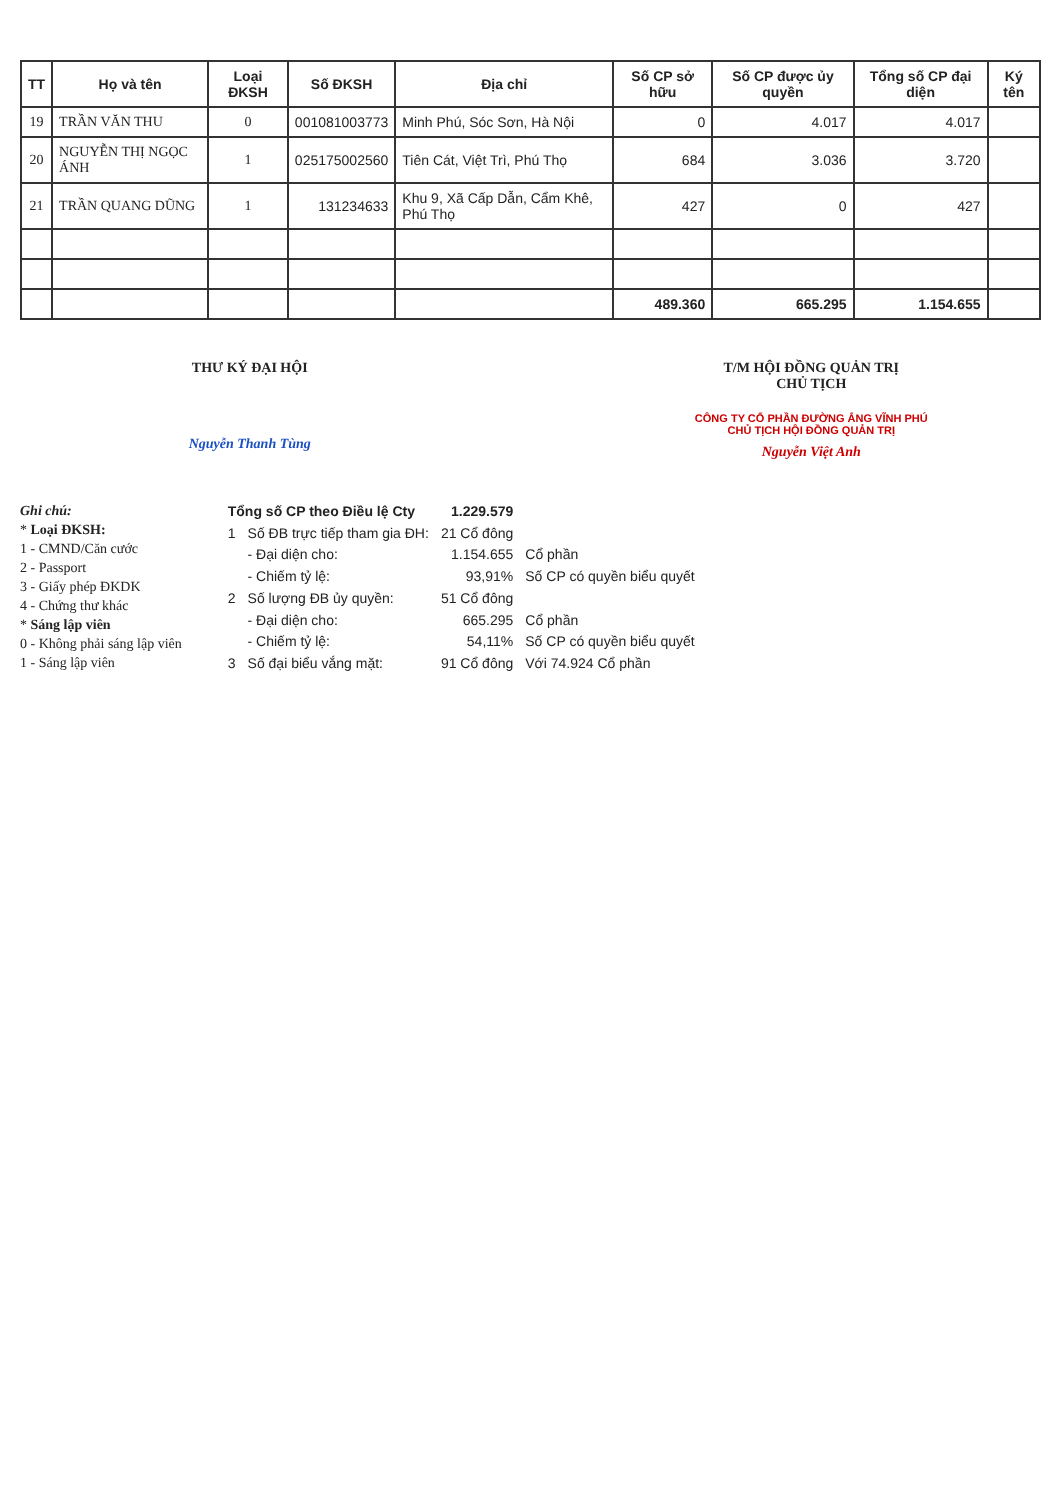| TT | Họ và tên | Loại ĐKSH | Số ĐKSH | Địa chỉ | Số CP sở hữu | Số CP được ủy quyền | Tổng số CP đại diện | Ký tên |
| --- | --- | --- | --- | --- | --- | --- | --- | --- |
| 19 | TRẦN VĂN THU | 0 | 001081003773 | Minh Phú, Sóc Sơn, Hà Nội | 0 | 4.017 | 4.017 | |
| 20 | NGUYỄN THỊ NGỌC ÁNH | 1 | 025175002560 | Tiên Cát, Việt Trì, Phú Thọ | 684 | 3.036 | 3.720 | |
| 21 | TRẦN QUANG DŨNG | 1 | 131234633 | Khu 9, Xã Cấp Dẫn, Cẩm Khê, Phú Thọ | 427 | 0 | 427 | |
| | | | | | 489.360 | 665.295 | 1.154.655 | |
THƯ KÝ ĐẠI HỘI
Nguyễn Thanh Tùng
T/M HỘI ĐỒNG QUẢN TRỊ
CHỦ TỊCH
CÔNG TY CỔ PHẦN ĐƯỜNG ẮNG VĨNH PHÚ
CHỦ TỊCH HỘI ĐỒNG QUẢN TRỊ
Nguyễn Việt Anh
Ghi chú:
* Loại ĐKSH:
1 - CMND/Căn cước
2 - Passport
3 - Giấy phép ĐKDK
4 - Chứng thư khác
* Sáng lập viên
0 - Không phải sáng lập viên
1 - Sáng lập viên
| Tổng số CP theo Điều lệ Cty | | 1.229.579 | |
| 1 | Số ĐB trực tiếp tham gia ĐH: | 21 Cổ đông | |
| | - Đại diện cho: | 1.154.655 | Cổ phần |
| | - Chiếm tỷ lệ: | 93,91% | Số CP có quyền biểu quyết |
| 2 | Số lượng ĐB ủy quyền: | 51 Cổ đông | |
| | - Đại diện cho: | 665.295 | Cổ phần |
| | - Chiếm tỷ lệ: | 54,11% | Số CP có quyền biểu quyết |
| 3 | Số đại biểu vắng mặt: | 91 Cổ đông | Với 74.924 Cổ phần |